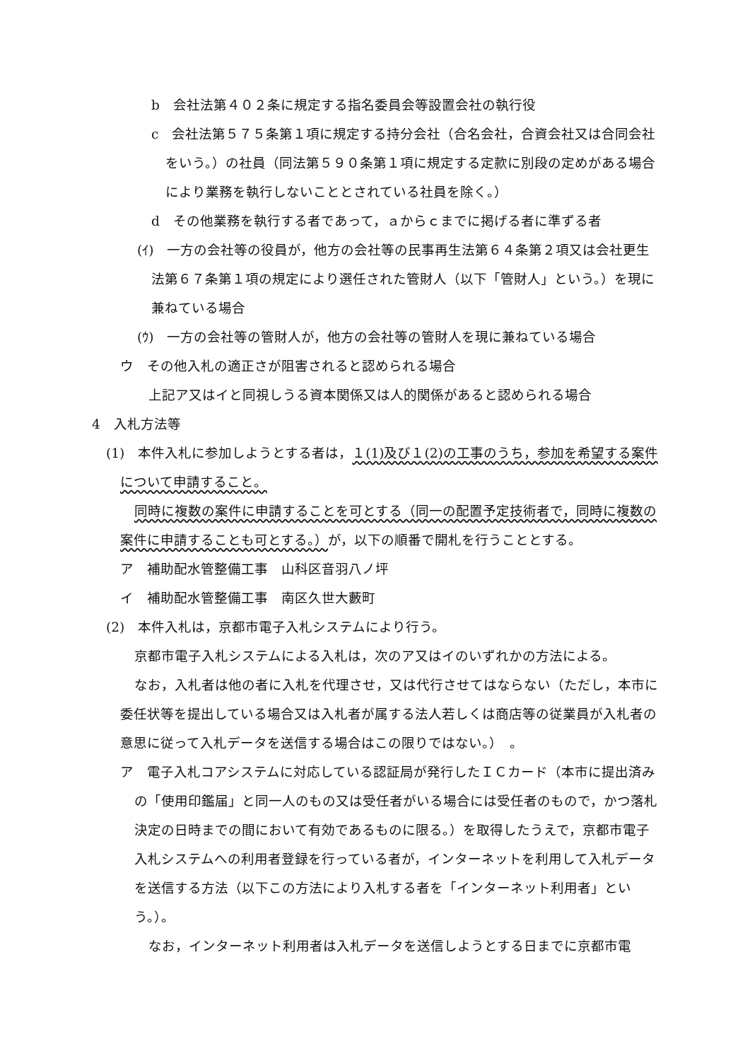b　会社法第４０２条に規定する指名委員会等設置会社の執行役
c　会社法第５７５条第１項に規定する持分会社（合名会社，合資会社又は合同会社をいう。）の社員（同法第５９０条第１項に規定する定款に別段の定めがある場合により業務を執行しないこととされている社員を除く。）
d　その他業務を執行する者であって，ａからｃまでに掲げる者に準ずる者
(ｲ)　一方の会社等の役員が，他方の会社等の民事再生法第６４条第２項又は会社更生法第６７条第１項の規定により選任された管財人（以下「管財人」という。）を現に兼ねている場合
(ｳ)　一方の会社等の管財人が，他方の会社等の管財人を現に兼ねている場合
ウ　その他入札の適正さが阻害されると認められる場合
上記ア又はイと同視しうる資本関係又は人的関係があると認められる場合
4　入札方法等
(1)　本件入札に参加しようとする者は，１(1)及び１(2)の工事のうち，参加を希望する案件について申請すること。
同時に複数の案件に申請することを可とする（同一の配置予定技術者で，同時に複数の案件に申請することも可とする。）が，以下の順番で開札を行うこととする。
ア　補助配水管整備工事　山科区音羽八ノ坪
イ　補助配水管整備工事　南区久世大藪町
(2)　本件入札は，京都市電子入札システムにより行う。
京都市電子入札システムによる入札は，次のア又はイのいずれかの方法による。
なお，入札者は他の者に入札を代理させ，又は代行させてはならない（ただし，本市に委任状等を提出している場合又は入札者が属する法人若しくは商店等の従業員が入札者の意思に従って入札データを送信する場合はこの限りではない。）　。
ア　電子入札コアシステムに対応している認証局が発行したＩＣカード（本市に提出済みの「使用印鑑届」と同一人のもの又は受任者がいる場合には受任者のもので，かつ落札決定の日時までの間において有効であるものに限る。）を取得したうえで，京都市電子入札システムへの利用者登録を行っている者が，インターネットを利用して入札データを送信する方法（以下この方法により入札する者を「インターネット利用者」という。）。
なお，インターネット利用者は入札データを送信しようとする日までに京都市電